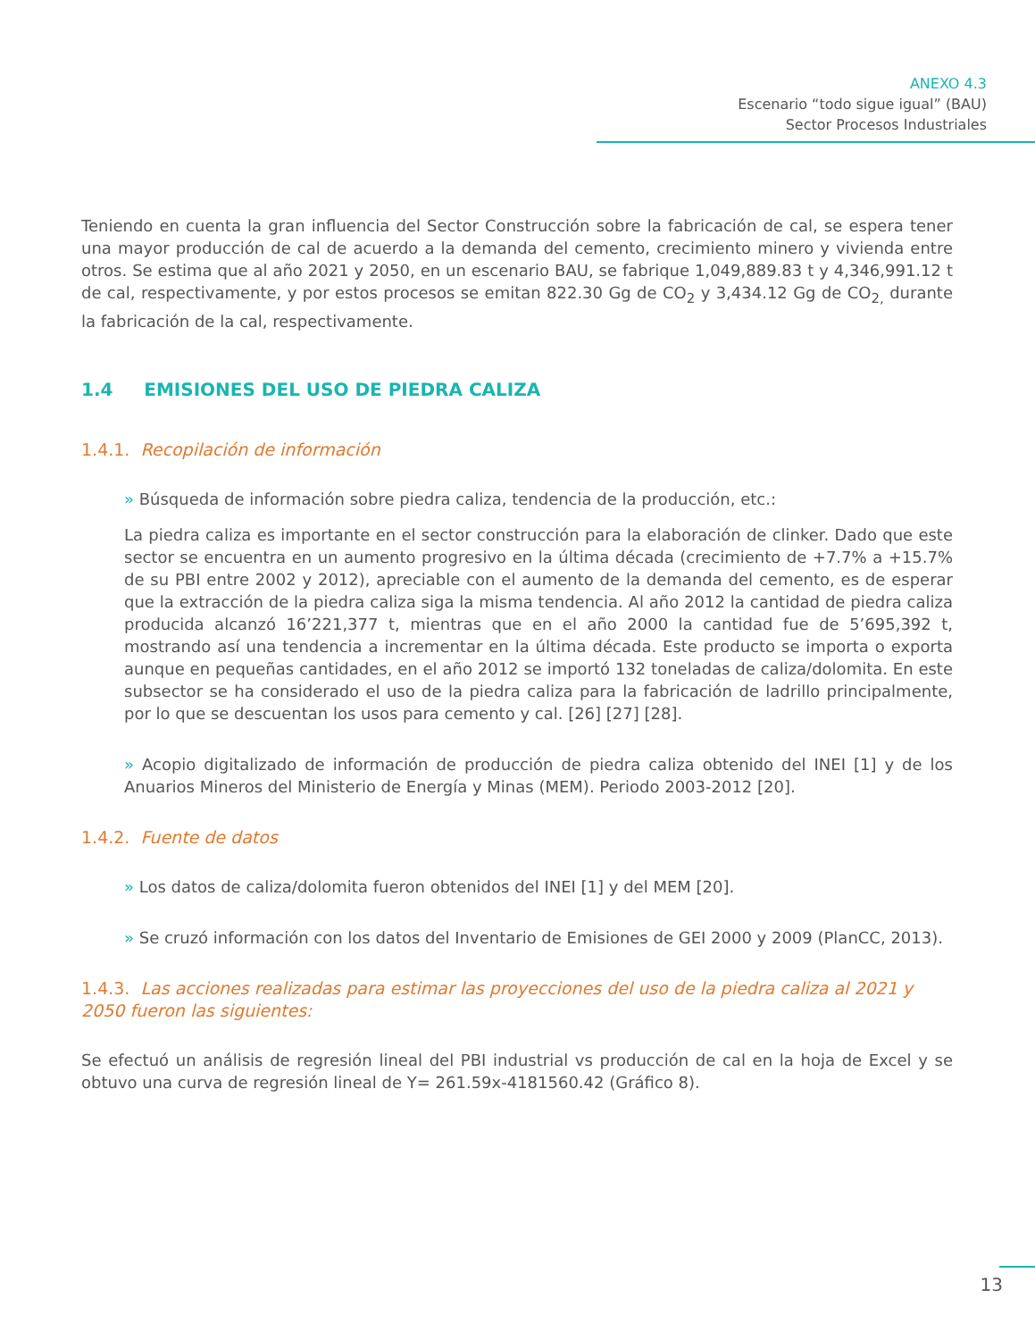ANEXO 4.3
Escenario “todo sigue igual” (BAU)
Sector Procesos Industriales
Teniendo en cuenta la gran influencia del Sector Construcción sobre la fabricación de cal, se espera tener una mayor producción de cal de acuerdo a la demanda del cemento, crecimiento minero y vivienda entre otros. Se estima que al año 2021 y 2050, en un escenario BAU, se fabrique 1,049,889.83 t y 4,346,991.12 t de cal, respectivamente, y por estos procesos se emitan 822.30 Gg de CO<sub>2</sub> y 3,434.12 Gg de CO<sub>2,</sub> durante la fabricación de la cal, respectivamente.
1.4 EMISIONES DEL USO DE PIEDRA CALIZA
1.4.1. Recopilación de información
» Búsqueda de información sobre piedra caliza, tendencia de la producción, etc.:
La piedra caliza es importante en el sector construcción para la elaboración de clinker. Dado que este sector se encuentra en un aumento progresivo en la última década (crecimiento de +7.7% a +15.7% de su PBI entre 2002 y 2012), apreciable con el aumento de la demanda del cemento, es de esperar que la extracción de la piedra caliza siga la misma tendencia. Al año 2012 la cantidad de piedra caliza producida alcanzó 16’221,377 t, mientras que en el año 2000 la cantidad fue de 5’695,392 t, mostrando así una tendencia a incrementar en la última década. Este producto se importa o exporta aunque en pequeñas cantidades, en el año 2012 se importó 132 toneladas de caliza/dolomita. En este subsector se ha considerado el uso de la piedra caliza para la fabricación de ladrillo principalmente, por lo que se descuentan los usos para cemento y cal. [26] [27] [28].
» Acopio digitalizado de información de producción de piedra caliza obtenido del INEI [1] y de los Anuarios Mineros del Ministerio de Energía y Minas (MEM). Periodo 2003-2012 [20].
1.4.2. Fuente de datos
» Los datos de caliza/dolomita fueron obtenidos del INEI [1] y del MEM [20].
» Se cruzó información con los datos del Inventario de Emisiones de GEI 2000 y 2009 (PlanCC, 2013).
1.4.3. Las acciones realizadas para estimar las proyecciones del uso de la piedra caliza al 2021 y 2050 fueron las siguientes:
Se efectuó un análisis de regresión lineal del PBI industrial vs producción de cal en la hoja de Excel y se obtuvo una curva de regresión lineal de Y= 261.59x-4181560.42 (Gráfico 8).
13